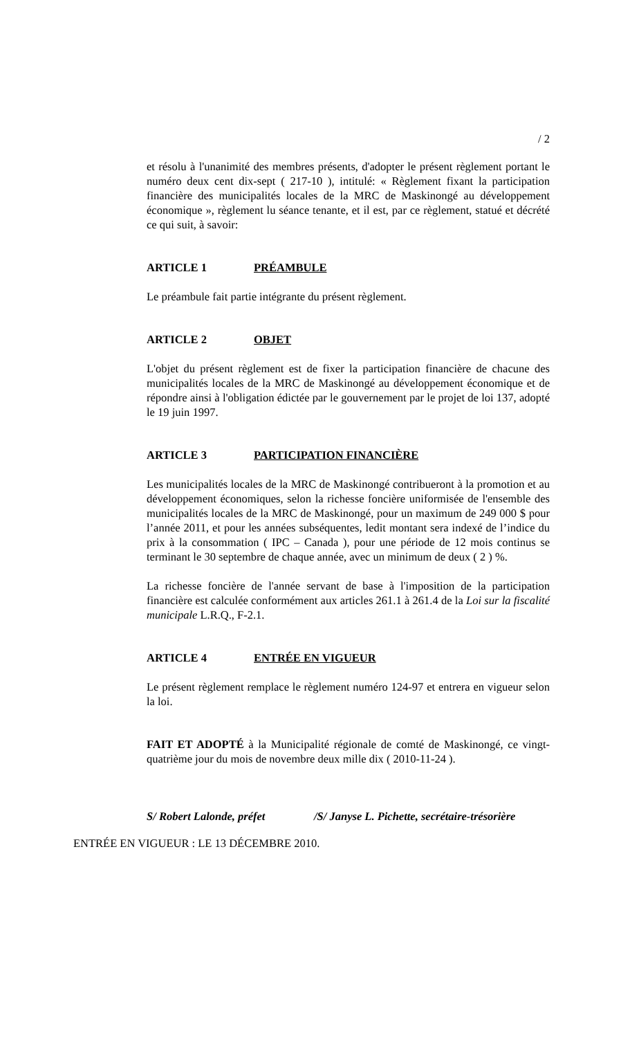/ 2
et résolu à l'unanimité des membres présents, d'adopter le présent règlement portant le numéro deux cent dix-sept ( 217-10 ), intitulé: « Règlement fixant la participation financière des municipalités locales de la MRC de Maskinongé au développement économique », règlement lu séance tenante, et il est, par ce règlement, statué et décrété ce qui suit, à savoir:
ARTICLE 1 PRÉAMBULE
Le préambule fait partie intégrante du présent règlement.
ARTICLE 2 OBJET
L'objet du présent règlement est de fixer la participation financière de chacune des municipalités locales de la MRC de Maskinongé au développement économique et de répondre ainsi à l'obligation édictée par le gouvernement par le projet de loi 137, adopté le 19 juin 1997.
ARTICLE 3 PARTICIPATION FINANCIÈRE
Les municipalités locales de la MRC de Maskinongé contribueront à la promotion et au développement économiques, selon la richesse foncière uniformisée de l'ensemble des municipalités locales de la MRC de Maskinongé, pour un maximum de 249 000 $ pour l’année 2011, et pour les années subséquentes, ledit montant sera indexé de l’indice du prix à la consommation ( IPC – Canada ), pour une période de 12 mois continus se terminant le 30 septembre de chaque année, avec un minimum de deux ( 2 ) %.
La richesse foncière de l'année servant de base à l'imposition de la participation financière est calculée conformément aux articles 261.1 à 261.4 de la Loi sur la fiscalité municipale L.R.Q., F-2.1.
ARTICLE 4 ENTRÉE EN VIGUEUR
Le présent règlement remplace le règlement numéro 124-97 et entrera en vigueur selon la loi.
FAIT ET ADOPTÉ à la Municipalité régionale de comté de Maskinongé, ce vingt-quatrième jour du mois de novembre deux mille dix ( 2010-11-24 ).
S/ Robert Lalonde, préfet /S/ Janyse L. Pichette, secrétaire-trésorière
ENTRÉE EN VIGUEUR : LE 13 DÉCEMBRE 2010.